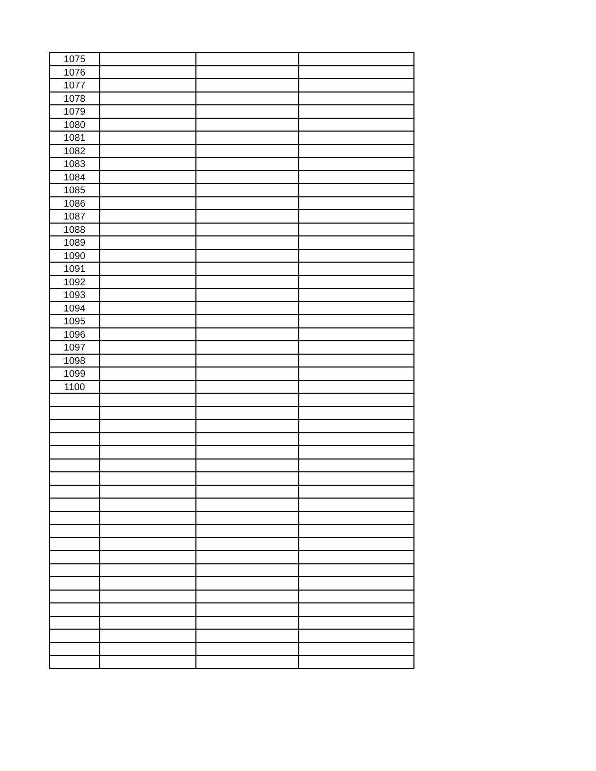| 1075 | | | |
| 1076 | | | |
| 1077 | | | |
| 1078 | | | |
| 1079 | | | |
| 1080 | | | |
| 1081 | | | |
| 1082 | | | |
| 1083 | | | |
| 1084 | | | |
| 1085 | | | |
| 1086 | | | |
| 1087 | | | |
| 1088 | | | |
| 1089 | | | |
| 1090 | | | |
| 1091 | | | |
| 1092 | | | |
| 1093 | | | |
| 1094 | | | |
| 1095 | | | |
| 1096 | | | |
| 1097 | | | |
| 1098 | | | |
| 1099 | | | |
| 1100 | | | |